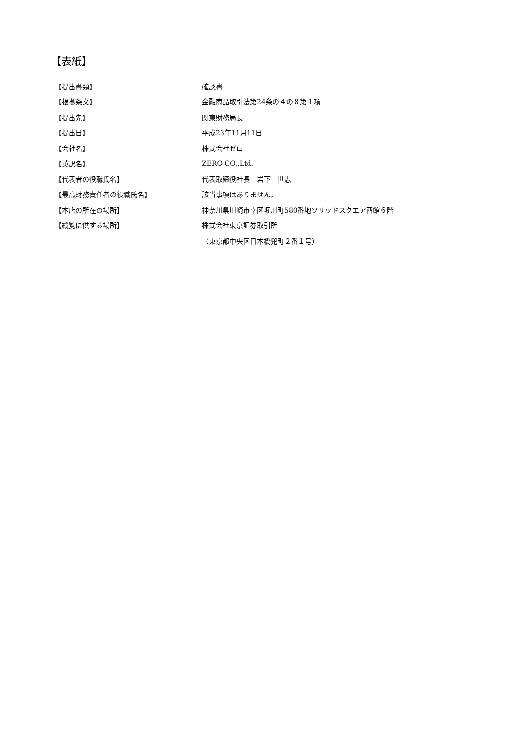【表紙】
| 【提出書類】 | 確認書 |
| 【根拠条文】 | 金融商品取引法第24条の４の８第１項 |
| 【提出先】 | 関東財務局長 |
| 【提出日】 | 平成23年11月11日 |
| 【会社名】 | 株式会社ゼロ |
| 【英訳名】 | ZERO CO.,Ltd. |
| 【代表者の役職氏名】 | 代表取締役社長 岩下 世志 |
| 【最高財務責任者の役職氏名】 | 該当事項はありません。 |
| 【本店の所在の場所】 | 神奈川県川崎市幸区堀川町580番地ソリッドスクエア西館６階 |
| 【縦覧に供する場所】 | 株式会社東京証券取引所 |
| | （東京都中央区日本橋兜町２番１号） |